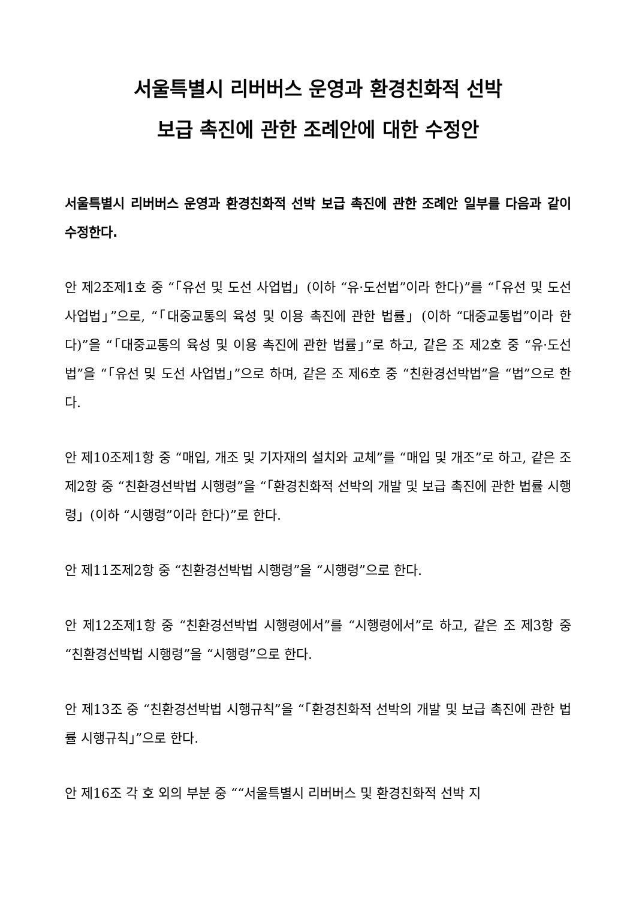서울특별시 리버버스 운영과 환경친화적 선박
보급 촉진에 관한 조례안에 대한 수정안
서울특별시 리버버스 운영과 환경친화적 선박 보급 촉진에 관한 조례안 일부를 다음과 같이 수정한다.
안 제2조제1호 중 “「유선 및 도선 사업법」(이하 “유·도선법”이라 한다)”를 “「유선 및 도선 사업법」”으로, “「대중교통의 육성 및 이용 촉진에 관한 법률」(이하 “대중교통법”이라 한다)”을 “「대중교통의 육성 및 이용 촉진에 관한 법률」”로 하고, 같은 조 제2호 중 “유·도선법”을 “「유선 및 도선 사업법」”으로 하며, 같은 조 제6호 중 “친환경선박법”을 “법”으로 한다.
안 제10조제1항 중 “매입, 개조 및 기자재의 설치와 교체”를 “매입 및 개조”로 하고, 같은 조 제2항 중 “친환경선박법 시행령”을 “「환경친화적 선박의 개발 및 보급 촉진에 관한 법률 시행령」(이하 “시행령”이라 한다)”로 한다.
안 제11조제2항 중 “친환경선박법 시행령”을 “시행령”으로 한다.
안 제12조제1항 중 “친환경선박법 시행령에서”를 “시행령에서”로 하고, 같은 조 제3항 중 “친환경선박법 시행령”을 “시행령”으로 한다.
안 제13조 중 “친환경선박법 시행규칙”을 “「환경친화적 선박의 개발 및 보급 촉진에 관한 법률 시행규칙」”으로 한다.
안 제16조 각 호 외의 부분 중 ““서울특별시 리버버스 및 환경친화적 선박 지